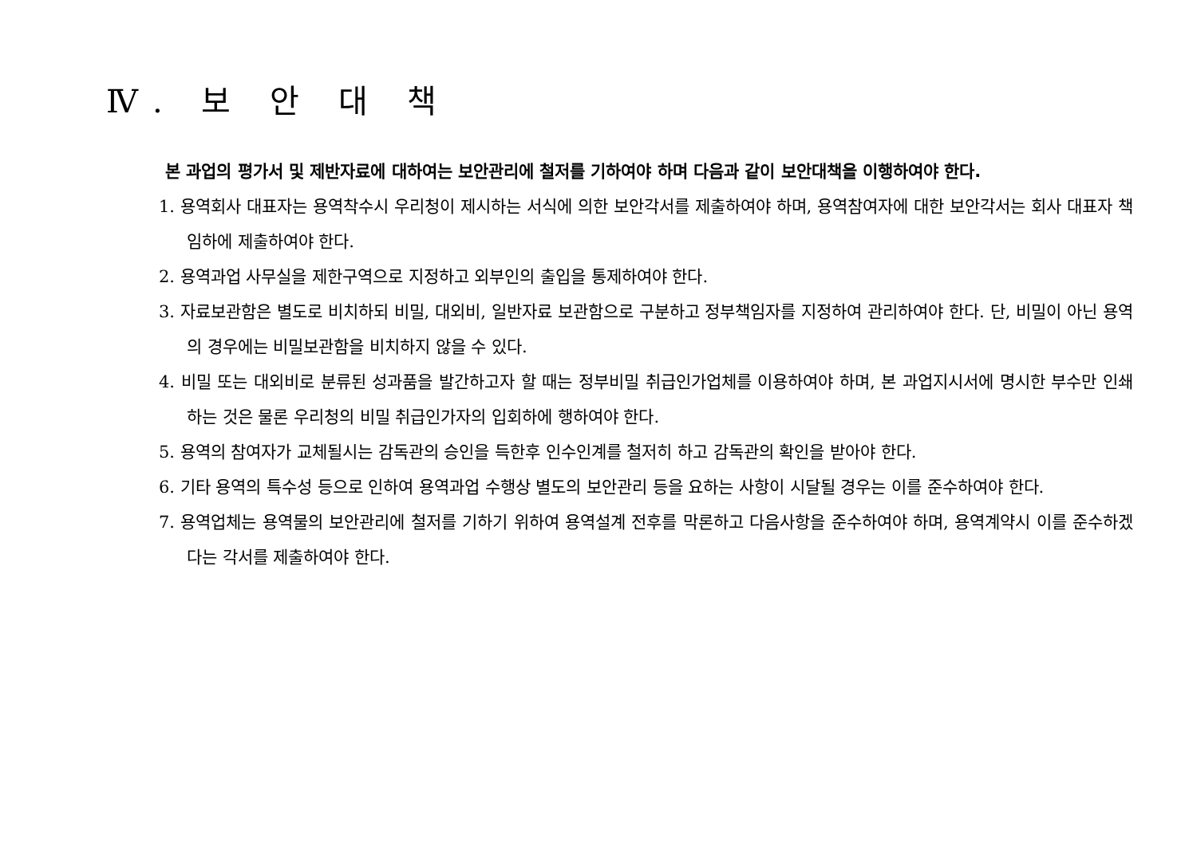Ⅳ. 보 안 대 책
본 과업의 평가서 및 제반자료에 대하여는 보안관리에 철저를 기하여야 하며 다음과 같이 보안대책을 이행하여야 한다.
1. 용역회사 대표자는 용역착수시 우리청이 제시하는 서식에 의한 보안각서를 제출하여야 하며, 용역참여자에 대한 보안각서는 회사 대표자 책임하에 제출하여야 한다.
2. 용역과업 사무실을 제한구역으로 지정하고 외부인의 출입을 통제하여야 한다.
3. 자료보관함은 별도로 비치하되 비밀, 대외비, 일반자료 보관함으로 구분하고 정부책임자를 지정하여 관리하여야 한다. 단, 비밀이 아닌 용역의 경우에는 비밀보관함을 비치하지 않을 수 있다.
4. 비밀 또는 대외비로 분류된 성과품을 발간하고자 할 때는 정부비밀 취급인가업체를 이용하여야 하며, 본 과업지시서에 명시한 부수만 인쇄하는 것은 물론 우리청의 비밀 취급인가자의 입회하에 행하여야 한다.
5. 용역의 참여자가 교체될시는 감독관의 승인을 득한후 인수인계를 철저히 하고 감독관의 확인을 받아야 한다.
6. 기타 용역의 특수성 등으로 인하여 용역과업 수행상 별도의 보안관리 등을 요하는 사항이 시달될 경우는 이를 준수하여야 한다.
7. 용역업체는 용역물의 보안관리에 철저를 기하기 위하여 용역설계 전후를 막론하고 다음사항을 준수하여야 하며, 용역계약시 이를 준수하겠다는 각서를 제출하여야 한다.